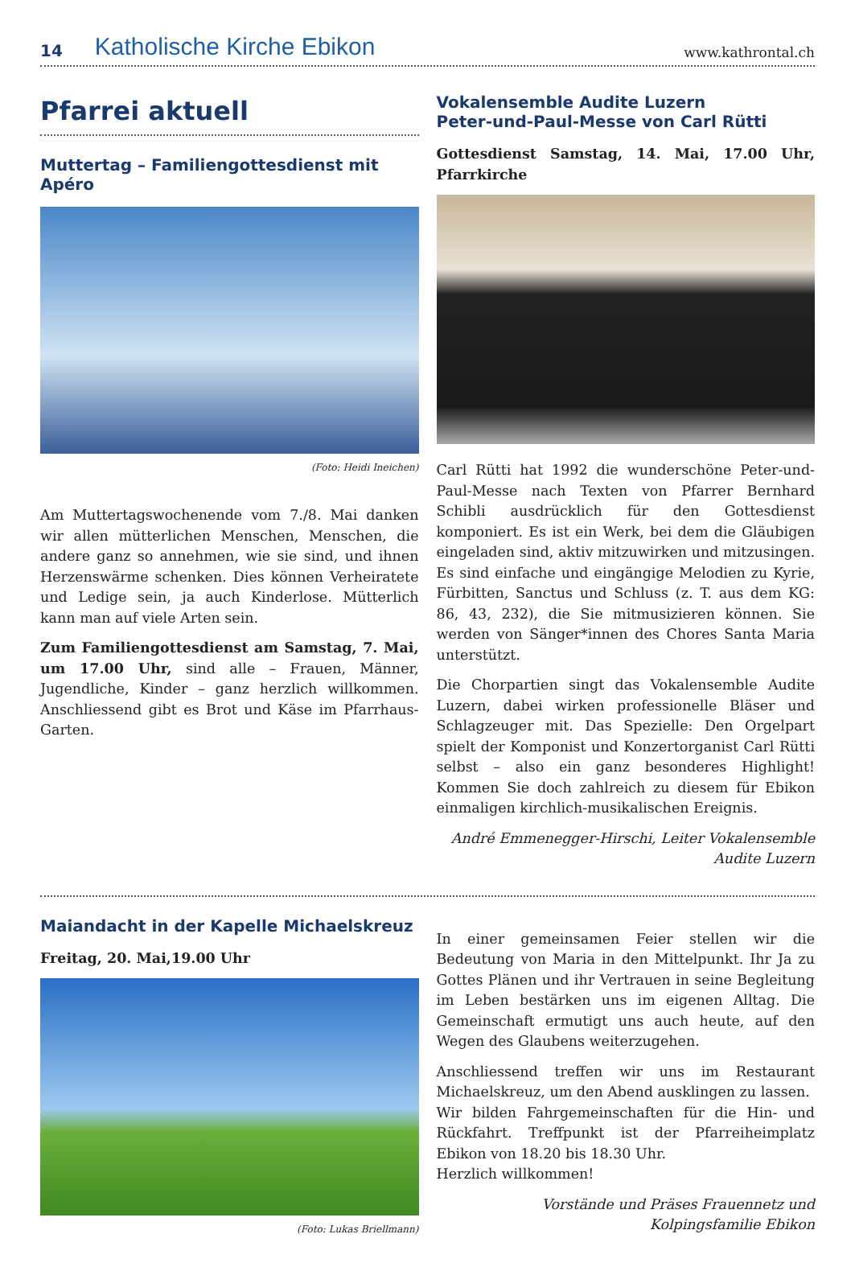14 Katholische Kirche Ebikon www.kathrontal.ch
Pfarrei aktuell
Muttertag – Familiengottesdienst mit Apéro
(Foto: Heidi Ineichen)
Am Muttertagswochenende vom 7./8. Mai danken wir allen mütterlichen Menschen, Menschen, die andere ganz so annehmen, wie sie sind, und ihnen Herzenswärme schenken. Dies können Verheiratete und Ledige sein, ja auch Kinderlose. Mütterlich kann man auf viele Arten sein.
Zum Familiengottesdienst am Samstag, 7. Mai, um 17.00 Uhr, sind alle – Frauen, Männer, Jugendliche, Kinder – ganz herzlich willkommen. Anschliessend gibt es Brot und Käse im Pfarrhaus-Garten.
Vokalensemble Audite Luzern
Peter-und-Paul-Messe von Carl Rütti
Gottesdienst Samstag, 14. Mai, 17.00 Uhr, Pfarrkirche
Carl Rütti hat 1992 die wunderschöne Peter-und-Paul-Messe nach Texten von Pfarrer Bernhard Schibli ausdrücklich für den Gottesdienst komponiert. Es ist ein Werk, bei dem die Gläubigen eingeladen sind, aktiv mitzuwirken und mitzusingen. Es sind einfache und eingängige Melodien zu Kyrie, Fürbitten, Sanctus und Schluss (z. T. aus dem KG: 86, 43, 232), die Sie mitmusizieren können. Sie werden von Sänger*innen des Chores Santa Maria unterstützt.
Die Chorpartien singt das Vokalensemble Audite Luzern, dabei wirken professionelle Bläser und Schlagzeuger mit. Das Spezielle: Den Orgelpart spielt der Komponist und Konzertorganist Carl Rütti selbst – also ein ganz besonderes Highlight! Kommen Sie doch zahlreich zu diesem für Ebikon einmaligen kirchlich-musikalischen Ereignis.
André Emmenegger-Hirschi, Leiter Vokalensemble Audite Luzern
Maiandacht in der Kapelle Michaelskreuz
Freitag, 20. Mai,19.00 Uhr
(Foto: Lukas Briellmann)
In einer gemeinsamen Feier stellen wir die Bedeutung von Maria in den Mittelpunkt. Ihr Ja zu Gottes Plänen und ihr Vertrauen in seine Begleitung im Leben bestärken uns im eigenen Alltag. Die Gemeinschaft ermutigt uns auch heute, auf den Wegen des Glaubens weiterzugehen.
Anschliessend treffen wir uns im Restaurant Michaelskreuz, um den Abend ausklingen zu lassen.
Wir bilden Fahrgemeinschaften für die Hin- und Rückfahrt. Treffpunkt ist der Pfarreiheimplatz Ebikon von 18.20 bis 18.30 Uhr.
Herzlich willkommen!
Vorstände und Präses Frauennetz und Kolpingsfamilie Ebikon